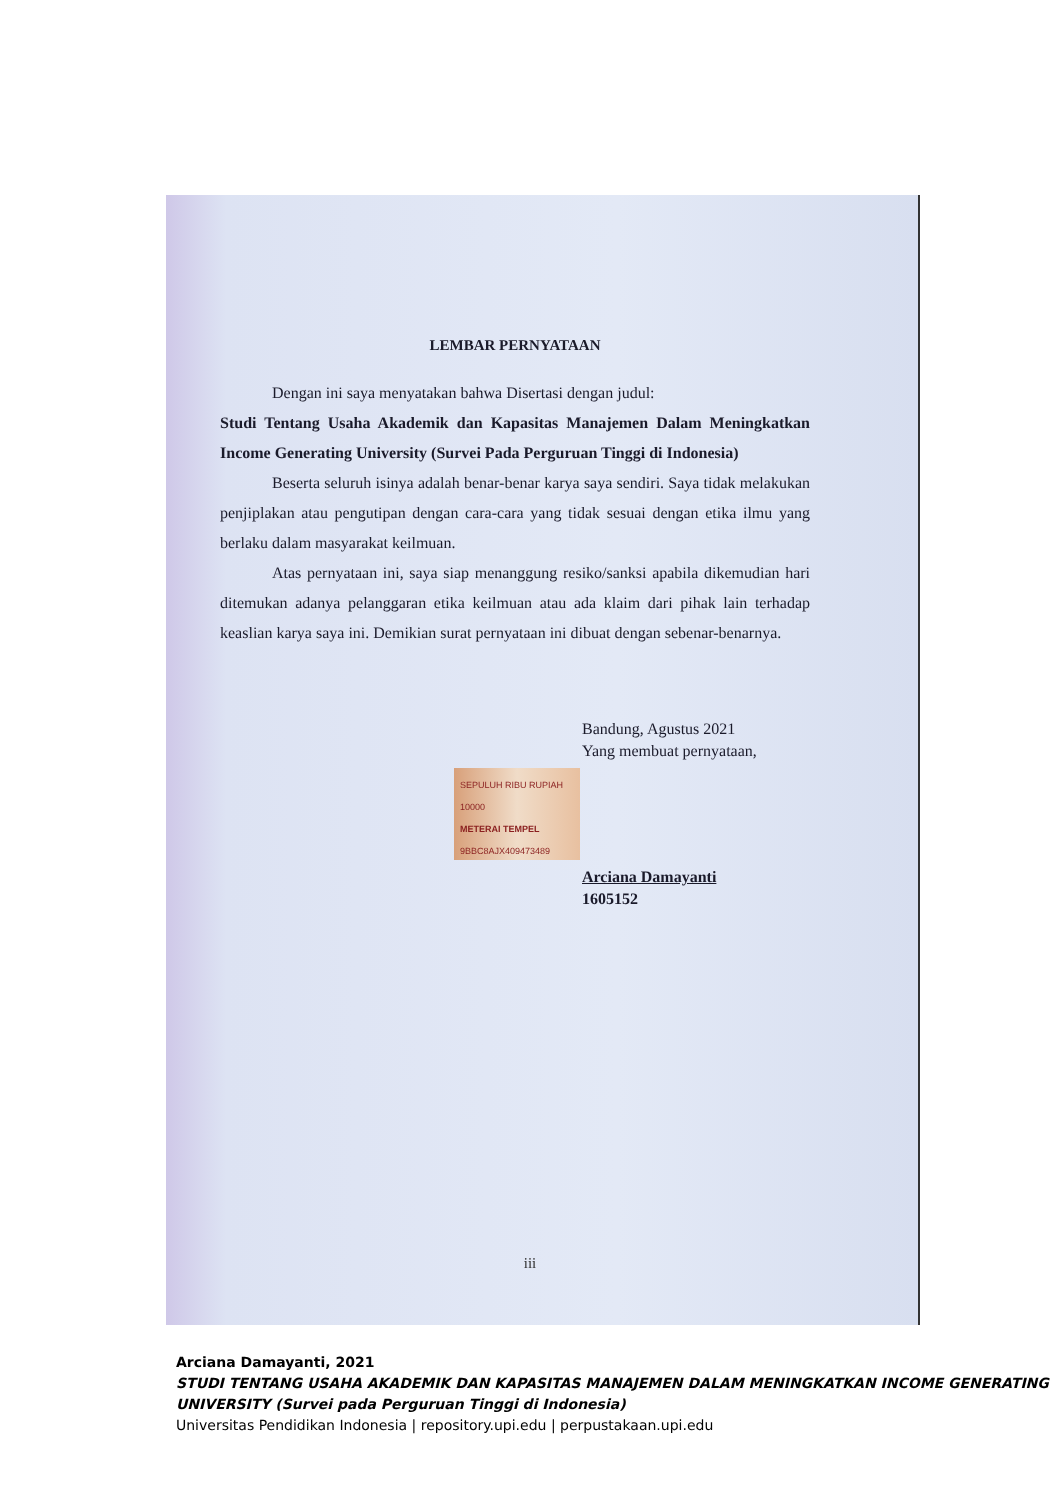LEMBAR PERNYATAAN
Dengan ini saya menyatakan bahwa Disertasi dengan judul:
Studi Tentang Usaha Akademik dan Kapasitas Manajemen Dalam Meningkatkan Income Generating University (Survei Pada Perguruan Tinggi di Indonesia)
Beserta seluruh isinya adalah benar-benar karya saya sendiri. Saya tidak melakukan penjiplakan atau pengutipan dengan cara-cara yang tidak sesuai dengan etika ilmu yang berlaku dalam masyarakat keilmuan.
Atas pernyataan ini, saya siap menanggung resiko/sanksi apabila dikemudian hari ditemukan adanya pelanggaran etika keilmuan atau ada klaim dari pihak lain terhadap keaslian karya saya ini. Demikian surat pernyataan ini dibuat dengan sebenar-benarnya.
Bandung, Agustus 2021
Yang membuat pernyataan,
SEPULUH RIBU RUPIAH 10000
METERAI TEMPEL
9BBC8AJX409473489
Arciana Damayanti
1605152
iii
Arciana Damayanti, 2021
STUDI TENTANG USAHA AKADEMIK DAN KAPASITAS MANAJEMEN DALAM MENINGKATKAN INCOME GENERATING UNIVERSITY (Survei pada Perguruan Tinggi di Indonesia)
Universitas Pendidikan Indonesia | repository.upi.edu | perpustakaan.upi.edu